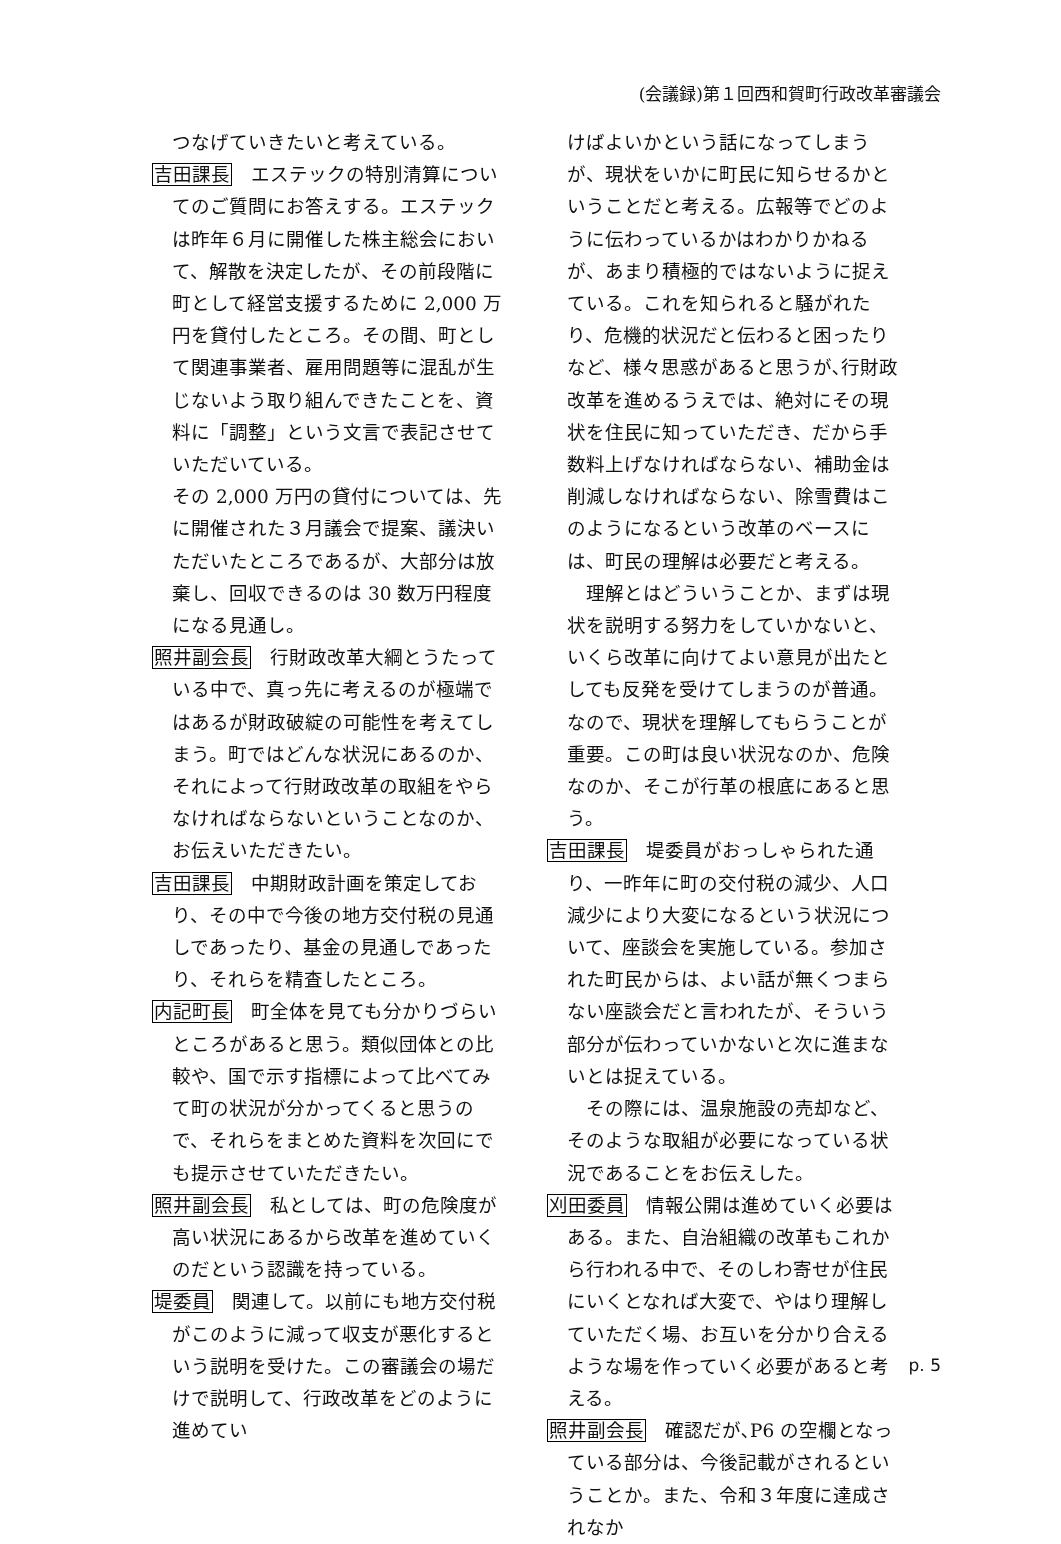(会議録)第１回西和賀町行政改革審議会
つなげていきたいと考えている。
吉田課長　エステックの特別清算についてのご質問にお答えする。エステックは昨年６月に開催した株主総会において、解散を決定したが、その前段階に町として経営支援するために 2,000 万円を貸付したところ。その間、町として関連事業者、雇用問題等に混乱が生じないよう取り組んできたことを、資料に「調整」という文言で表記させていただいている。
その 2,000 万円の貸付については、先に開催された３月議会で提案、議決いただいたところであるが、大部分は放棄し、回収できるのは 30 数万円程度になる見通し。
照井副会長　行財政改革大綱とうたっている中で、真っ先に考えるのが極端ではあるが財政破綻の可能性を考えてしまう。町ではどんな状況にあるのか、それによって行財政改革の取組をやらなければならないということなのか、お伝えいただきたい。
吉田課長　中期財政計画を策定しており、その中で今後の地方交付税の見通しであったり、基金の見通しであったり、それらを精査したところ。
内記町長　町全体を見ても分かりづらいところがあると思う。類似団体との比較や、国で示す指標によって比べてみて町の状況が分かってくると思うので、それらをまとめた資料を次回にでも提示させていただきたい。
照井副会長　私としては、町の危険度が高い状況にあるから改革を進めていくのだという認識を持っている。
堤委員　関連して。以前にも地方交付税がこのように減って収支が悪化するという説明を受けた。この審議会の場だけで説明して、行政改革をどのように進めてい
けばよいかという話になってしまうが、現状をいかに町民に知らせるかということだと考える。広報等でどのように伝わっているかはわかりかねるが、あまり積極的ではないように捉えている。これを知られると騒がれたり、危機的状況だと伝わると困ったりなど、様々思惑があると思うが､行財政改革を進めるうえでは、絶対にその現状を住民に知っていただき、だから手数料上げなければならない、補助金は削減しなければならない、除雪費はこのようになるという改革のベースには、町民の理解は必要だと考える。
理解とはどういうことか、まずは現状を説明する努力をしていかないと、いくら改革に向けてよい意見が出たとしても反発を受けてしまうのが普通。なので、現状を理解してもらうことが重要。この町は良い状況なのか、危険なのか、そこが行革の根底にあると思う。
吉田課長　堤委員がおっしゃられた通り、一昨年に町の交付税の減少、人口減少により大変になるという状況について、座談会を実施している。参加された町民からは、よい話が無くつまらない座談会だと言われたが、そういう部分が伝わっていかないと次に進まないとは捉えている。
その際には、温泉施設の売却など、そのような取組が必要になっている状況であることをお伝えした。
刈田委員　情報公開は進めていく必要はある。また、自治組織の改革もこれから行われる中で、そのしわ寄せが住民にいくとなれば大変で、やはり理解していただく場、お互いを分かり合えるような場を作っていく必要があると考える。
照井副会長　確認だが､P6 の空欄となっている部分は、今後記載がされるということか。また、令和３年度に達成されなか
p. 5